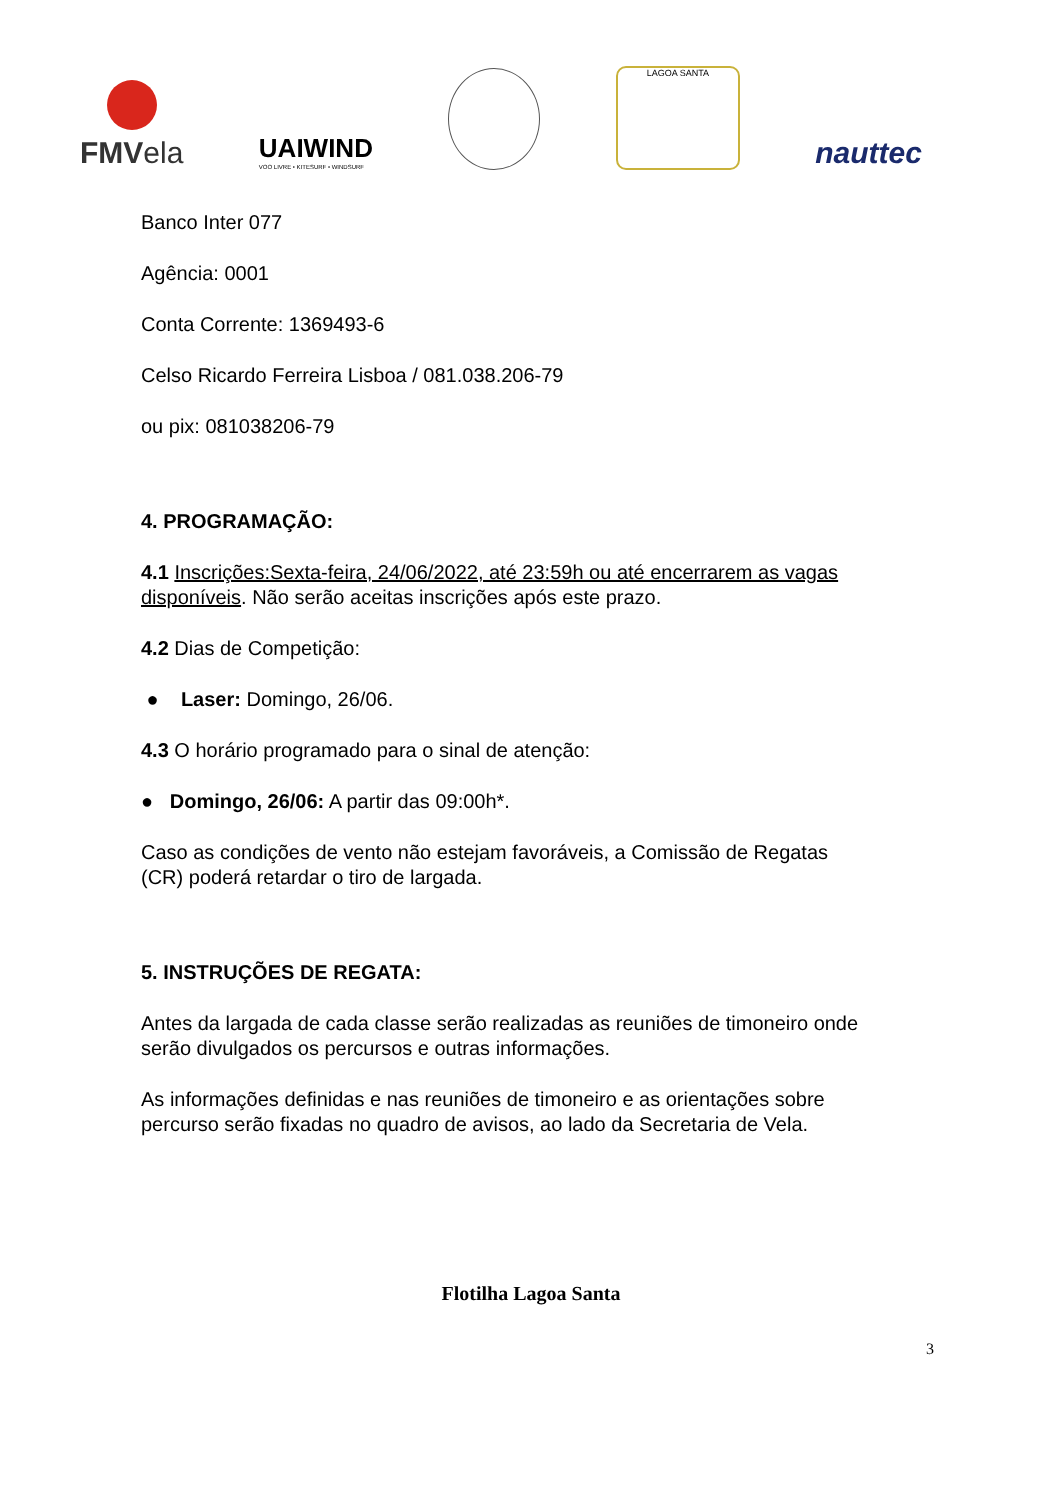FMVela
UAIWIND
VOO LIVRE • KITESURF • WINDSURF
LAGOA SANTA
nauttec
Banco Inter 077
Agência: 0001
Conta Corrente: 1369493-6
Celso Ricardo Ferreira Lisboa / 081.038.206-79
ou pix: 081038206-79
4. PROGRAMAÇÃO:
4.1 Inscrições:Sexta-feira, 24/06/2022, até 23:59h ou até encerrarem as vagas disponíveis. Não serão aceitas inscrições após este prazo.
4.2 Dias de Competição:
● Laser: Domingo, 26/06.
4.3 O horário programado para o sinal de atenção:
● Domingo, 26/06: A partir das 09:00h*.
Caso as condições de vento não estejam favoráveis, a Comissão de Regatas (CR) poderá retardar o tiro de largada.
5. INSTRUÇÕES DE REGATA:
Antes da largada de cada classe serão realizadas as reuniões de timoneiro onde serão divulgados os percursos e outras informações.
As informações definidas e nas reuniões de timoneiro e as orientações sobre percurso serão fixadas no quadro de avisos, ao lado da Secretaria de Vela.
Flotilha Lagoa Santa
3